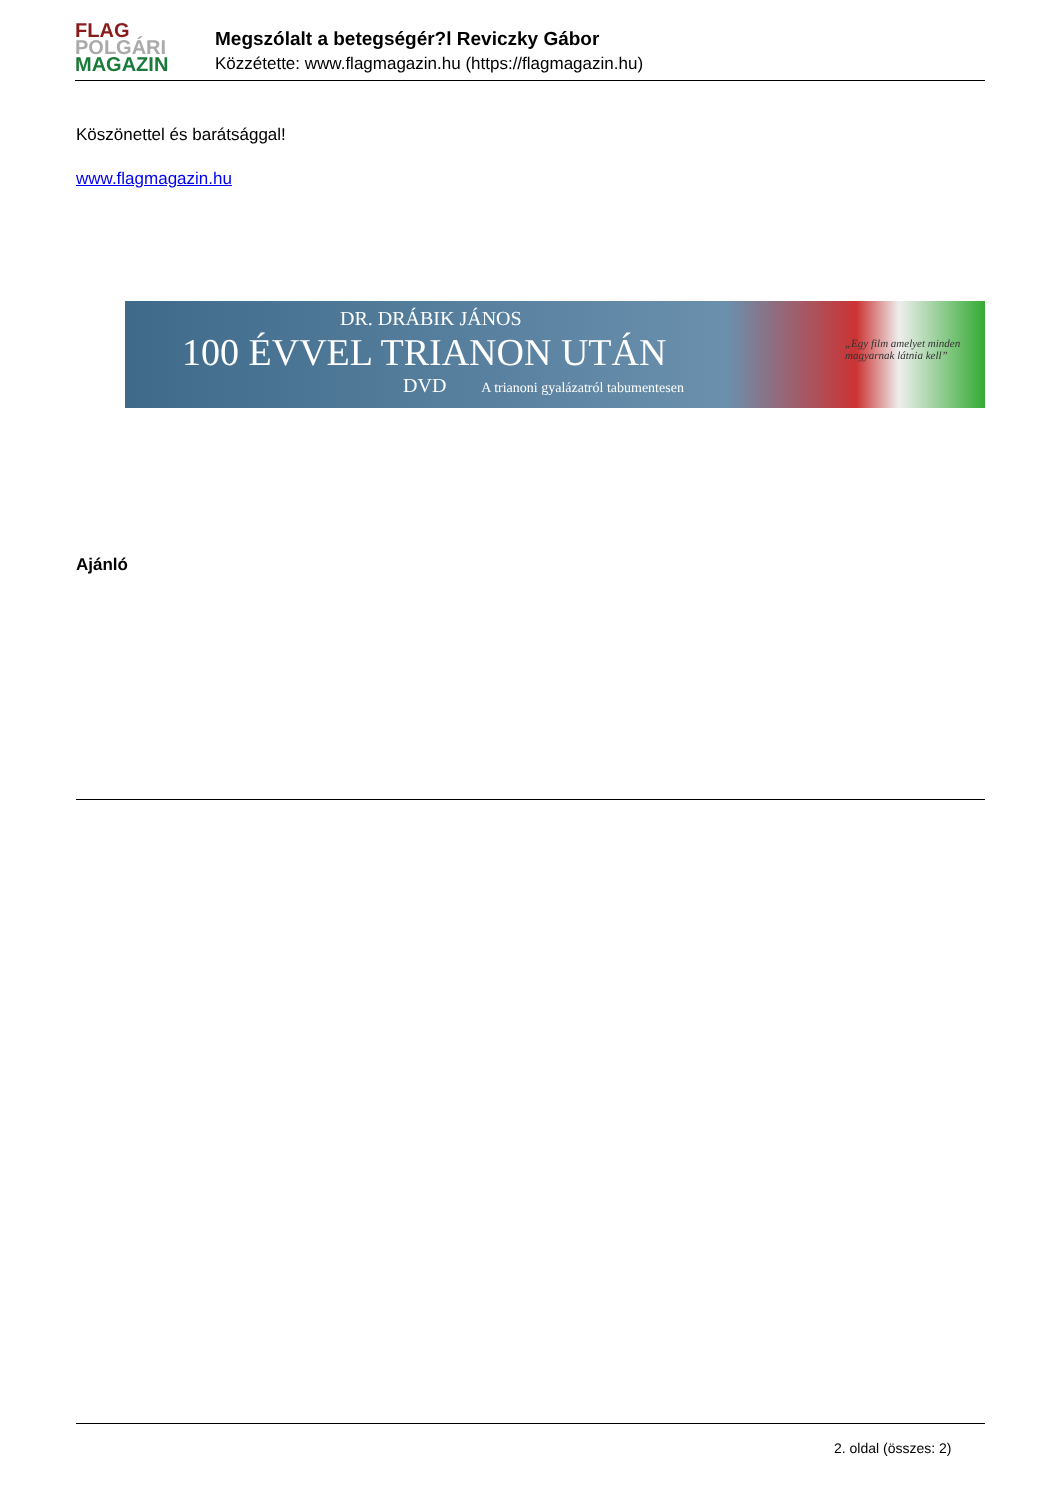FLAG
POLGÁRI
MAGAZIN
Megszólalt a betegségér?l Reviczky Gábor
Közzétette: www.flagmagazin.hu (https://flagmagazin.hu)
Köszönettel és barátsággal!
www.flagmagazin.hu
DR. DRÁBIK JÁNOS
100 ÉVVEL TRIANON UTÁN
DVD A trianoni gyalázatról tabumentesen
„Egy film amelyet minden magyarnak látnia kell”
Ajánló
2. oldal (összes: 2)